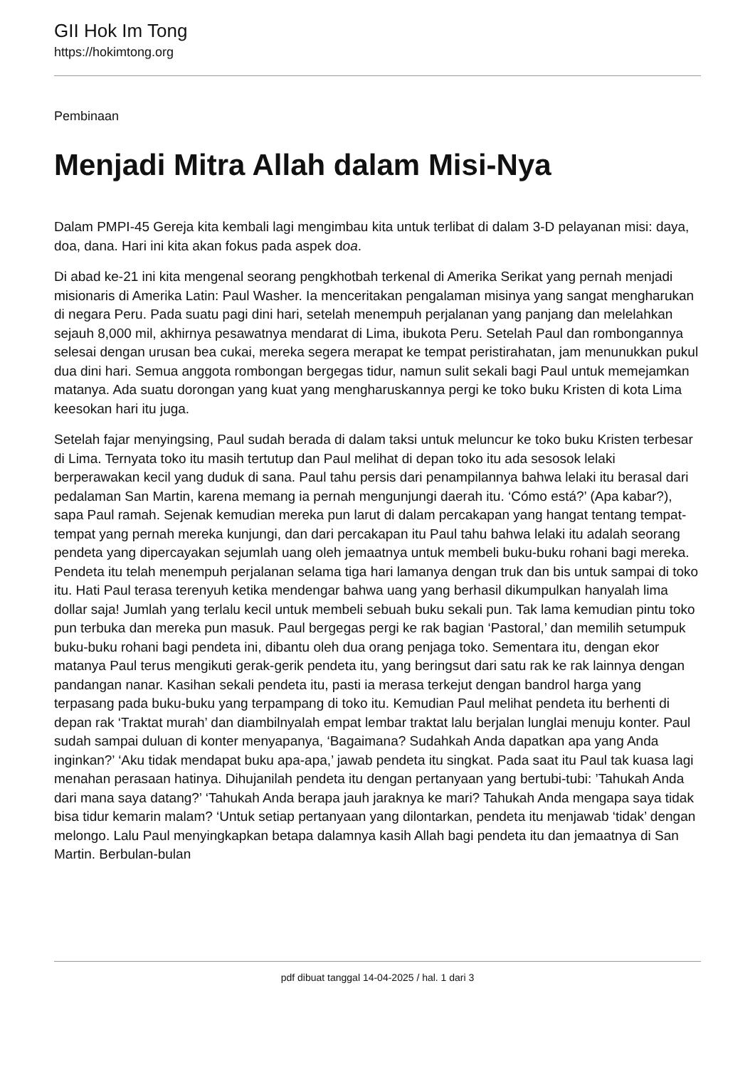GII Hok Im Tong
https://hokimtong.org
Pembinaan
Menjadi Mitra Allah dalam Misi-Nya
Dalam PMPI-45 Gereja kita kembali lagi mengimbau kita untuk terlibat di dalam 3-D pelayanan misi: daya, doa, dana. Hari ini kita akan fokus pada aspek doa.
Di abad ke-21 ini kita mengenal seorang pengkhotbah terkenal di Amerika Serikat yang pernah menjadi misionaris di Amerika Latin: Paul Washer. Ia menceritakan pengalaman misinya yang sangat mengharukan di negara Peru. Pada suatu pagi dini hari, setelah menempuh perjalanan yang panjang dan melelahkan sejauh 8,000 mil, akhirnya pesawatnya mendarat di Lima, ibukota Peru. Setelah Paul dan rombongannya selesai dengan urusan bea cukai, mereka segera merapat ke tempat peristirahatan, jam menunukkan pukul dua dini hari. Semua anggota rombongan bergegas tidur, namun sulit sekali bagi Paul untuk memejamkan matanya. Ada suatu dorongan yang kuat yang mengharuskannya pergi ke toko buku Kristen di kota Lima keesokan hari itu juga.
Setelah fajar menyingsing, Paul sudah berada di dalam taksi untuk meluncur ke toko buku Kristen terbesar di Lima. Ternyata toko itu masih tertutup dan Paul melihat di depan toko itu ada sesosok lelaki berperawakan kecil yang duduk di sana. Paul tahu persis dari penampilannya bahwa lelaki itu berasal dari pedalaman San Martin, karena memang ia pernah mengunjungi daerah itu. ‘Cómo está?’ (Apa kabar?), sapa Paul ramah. Sejenak kemudian mereka pun larut di dalam percakapan yang hangat tentang tempat-tempat yang pernah mereka kunjungi, dan dari percakapan itu Paul tahu bahwa lelaki itu adalah seorang pendeta yang dipercayakan sejumlah uang oleh jemaatnya untuk membeli buku-buku rohani bagi mereka. Pendeta itu telah menempuh perjalanan selama tiga hari lamanya dengan truk dan bis untuk sampai di toko itu. Hati Paul terasa terenyuh ketika mendengar bahwa uang yang berhasil dikumpulkan hanyalah lima dollar saja! Jumlah yang terlalu kecil untuk membeli sebuah buku sekali pun. Tak lama kemudian pintu toko pun terbuka dan mereka pun masuk. Paul bergegas pergi ke rak bagian ‘Pastoral,’ dan memilih setumpuk buku-buku rohani bagi pendeta ini, dibantu oleh dua orang penjaga toko. Sementara itu, dengan ekor matanya Paul terus mengikuti gerak-gerik pendeta itu, yang beringsut dari satu rak ke rak lainnya dengan pandangan nanar. Kasihan sekali pendeta itu, pasti ia merasa terkejut dengan bandrol harga yang terpasang pada buku-buku yang terpampang di toko itu. Kemudian Paul melihat pendeta itu berhenti di depan rak ‘Traktat murah’ dan diambilnyalah empat lembar traktat lalu berjalan lunglai menuju konter. Paul sudah sampai duluan di konter menyapanya, ‘Bagaimana? Sudahkah Anda dapatkan apa yang Anda inginkan?’ ‘Aku tidak mendapat buku apa-apa,’ jawab pendeta itu singkat. Pada saat itu Paul tak kuasa lagi menahan perasaan hatinya. Dihujanilah pendeta itu dengan pertanyaan yang bertubi-tubi: ’Tahukah Anda dari mana saya datang?’ ‘Tahukah Anda berapa jauh jaraknya ke mari? Tahukah Anda mengapa saya tidak bisa tidur kemarin malam? ‘Untuk setiap pertanyaan yang dilontarkan, pendeta itu menjawab ‘tidak’ dengan melongo. Lalu Paul menyingkapkan betapa dalamnya kasih Allah bagi pendeta itu dan jemaatnya di San Martin. Berbulan-bulan
pdf dibuat tanggal 14-04-2025 / hal. 1 dari 3